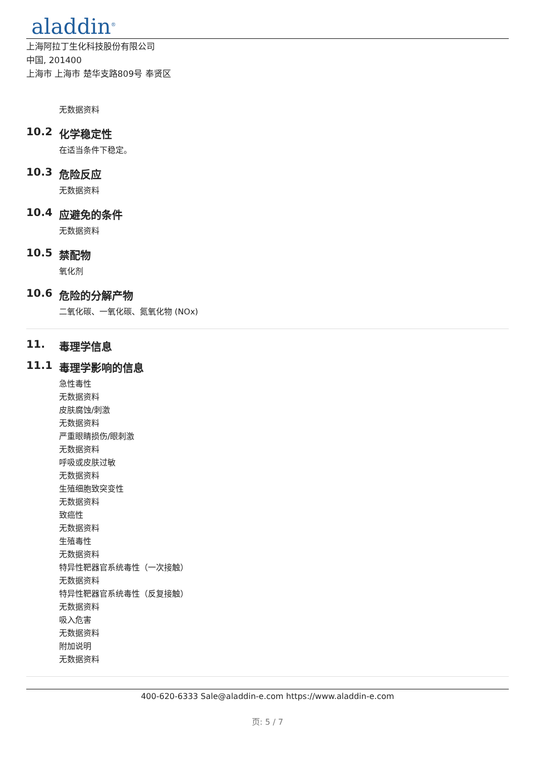aladdin<sup>®</sup>
上海阿拉丁生化科技股份有限公司
中国, 201400
上海市 上海市 楚华支路809号 奉贤区
无数据资料
10.2 化学稳定性
在适当条件下稳定。
10.3 危险反应
无数据资料
10.4 应避免的条件
无数据资料
10.5 禁配物
氧化剂
10.6 危险的分解产物
二氧化碳、一氧化碳、氮氧化物 (NOx)
11. 毒理学信息
11.1 毒理学影响的信息
急性毒性
无数据资料
皮肤腐蚀/刺激
无数据资料
严重眼睛损伤/眼刺激
无数据资料
呼吸或皮肤过敏
无数据资料
生殖细胞致突变性
无数据资料
致癌性
无数据资料
生殖毒性
无数据资料
特异性靶器官系统毒性（一次接触）
无数据资料
特异性靶器官系统毒性（反复接触）
无数据资料
吸入危害
无数据资料
附加说明
无数据资料
400-620-6333 Sale@aladdin-e.com https://www.aladdin-e.com
页: 5 / 7